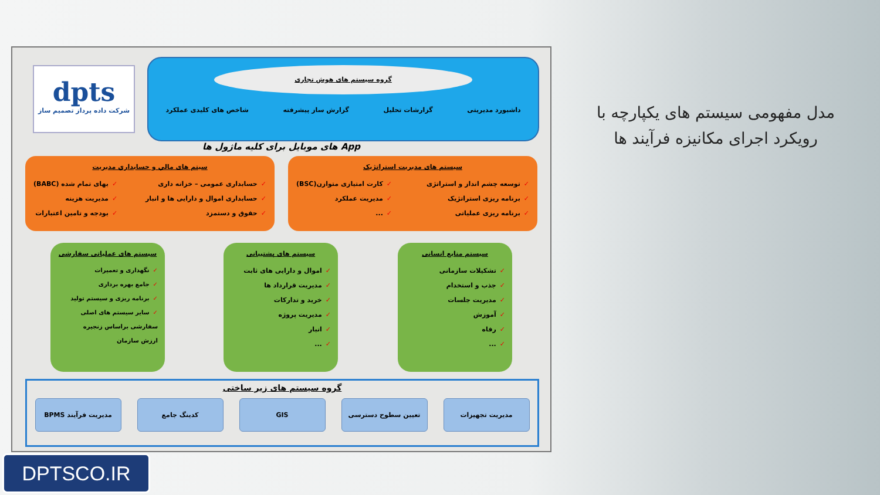مدل مفهومی سیستم های یکپارچه با رویکرد اجرای مکانیزه فرآیند ها
dpts
شرکت داده پرداز تصمیم ساز
گروه سیستم های هوش تجاری
داشبورد مدیریتی گزارشات تحلیل گزارش ساز پیشرفته شاخص های کلیدی عملکرد
App های موبایل برای کلیه ماژول ها
سیستم های مدیریت استراتژیک
✓توسعه چشم انداز و استراتژی
✓برنامه ریزی استراتژیک
✓برنامه ریزی عملیاتی
✓کارت امتیازی متوازن(BSC)
✓مدیریت عملکرد
✓...
سیتم های مالي و حسابداري مديريت
✓حسابداری عمومی – خزانه داری
✓حسابداری اموال و دارایی ها و انبار
✓حقوق و دستمزد
✓بهای تمام شده (BABC)
✓مدیریت هزینه
✓بودجه و تامین اعتبارات
سیستم منابع انسانی
✓تشکیلات سازمانی
✓جذب و استخدام
✓مدیریت جلسات
✓آموزش
✓رفاه
✓...
سیستم های پشتیبانی
✓اموال و دارایی های ثابت
✓مدیریت قرارداد ها
✓خرید و تدارکات
✓مدیریت پروژه
✓انبار
✓...
سیستم های عملیاتی سفارشی
✓نگهداری و تعمیرات
✓جامع بهره برداری
✓برنامه ریزی و سیستم تولید
✓سایر سیستم های اصلی
سفارشی براساس زنجیره
ارزش سازمان
گروه سیستم های زیر ساختی
مدیریت تجهیزات تعیین سطوح دسترسی GIS کدینگ جامع مدیریت فرآیند BPMS
DPTSCO.IR